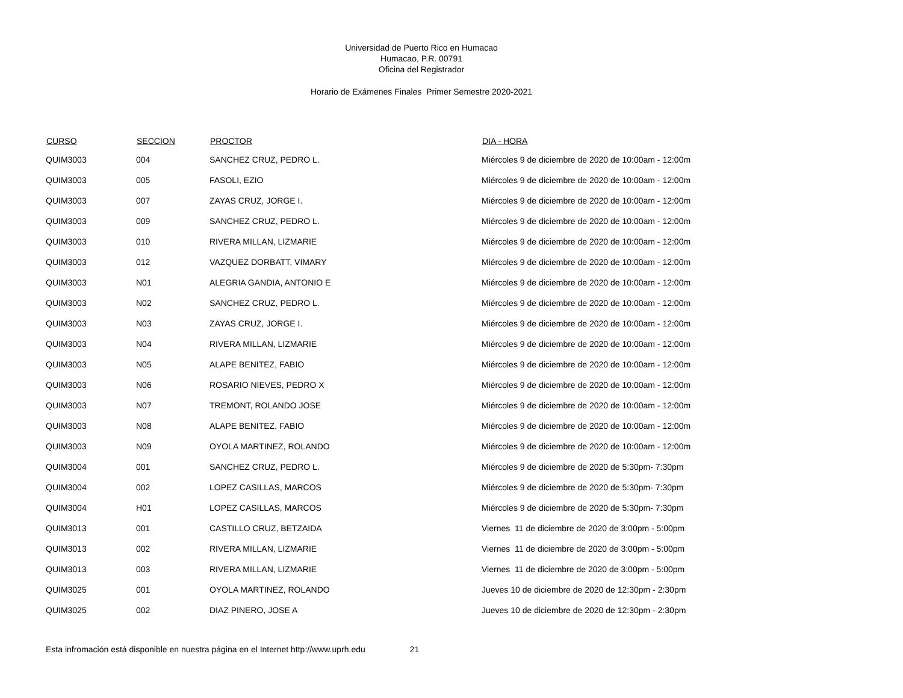Universidad de Puerto Rico en Humacao
Humacao, P.R. 00791
Oficina del Registrador
Horario de Exámenes Finales Primer Semestre 2020-2021
| CURSO | SECCION | PROCTOR | DIA - HORA |
| --- | --- | --- | --- |
| QUIM3003 | 004 | SANCHEZ CRUZ, PEDRO L. | Miércoles 9 de diciembre de 2020 de 10:00am - 12:00m |
| QUIM3003 | 005 | FASOLI, EZIO | Miércoles 9 de diciembre de 2020 de 10:00am - 12:00m |
| QUIM3003 | 007 | ZAYAS CRUZ, JORGE I. | Miércoles 9 de diciembre de 2020 de 10:00am - 12:00m |
| QUIM3003 | 009 | SANCHEZ CRUZ, PEDRO L. | Miércoles 9 de diciembre de 2020 de 10:00am - 12:00m |
| QUIM3003 | 010 | RIVERA MILLAN, LIZMARIE | Miércoles 9 de diciembre de 2020 de 10:00am - 12:00m |
| QUIM3003 | 012 | VAZQUEZ DORBATT, VIMARY | Miércoles 9 de diciembre de 2020 de 10:00am - 12:00m |
| QUIM3003 | N01 | ALEGRIA GANDIA, ANTONIO E | Miércoles 9 de diciembre de 2020 de 10:00am - 12:00m |
| QUIM3003 | N02 | SANCHEZ CRUZ, PEDRO L. | Miércoles 9 de diciembre de 2020 de 10:00am - 12:00m |
| QUIM3003 | N03 | ZAYAS CRUZ, JORGE I. | Miércoles 9 de diciembre de 2020 de 10:00am - 12:00m |
| QUIM3003 | N04 | RIVERA MILLAN, LIZMARIE | Miércoles 9 de diciembre de 2020 de 10:00am - 12:00m |
| QUIM3003 | N05 | ALAPE BENITEZ, FABIO | Miércoles 9 de diciembre de 2020 de 10:00am - 12:00m |
| QUIM3003 | N06 | ROSARIO NIEVES, PEDRO X | Miércoles 9 de diciembre de 2020 de 10:00am - 12:00m |
| QUIM3003 | N07 | TREMONT, ROLANDO JOSE | Miércoles 9 de diciembre de 2020 de 10:00am - 12:00m |
| QUIM3003 | N08 | ALAPE BENITEZ, FABIO | Miércoles 9 de diciembre de 2020 de 10:00am - 12:00m |
| QUIM3003 | N09 | OYOLA MARTINEZ, ROLANDO | Miércoles 9 de diciembre de 2020 de 10:00am - 12:00m |
| QUIM3004 | 001 | SANCHEZ CRUZ, PEDRO L. | Miércoles 9 de diciembre de 2020 de 5:30pm- 7:30pm |
| QUIM3004 | 002 | LOPEZ CASILLAS, MARCOS | Miércoles 9 de diciembre de 2020 de 5:30pm- 7:30pm |
| QUIM3004 | H01 | LOPEZ CASILLAS, MARCOS | Miércoles 9 de diciembre de 2020 de 5:30pm- 7:30pm |
| QUIM3013 | 001 | CASTILLO CRUZ, BETZAIDA | Viernes 11 de diciembre de 2020 de 3:00pm - 5:00pm |
| QUIM3013 | 002 | RIVERA MILLAN, LIZMARIE | Viernes 11 de diciembre de 2020 de 3:00pm - 5:00pm |
| QUIM3013 | 003 | RIVERA MILLAN, LIZMARIE | Viernes 11 de diciembre de 2020 de 3:00pm - 5:00pm |
| QUIM3025 | 001 | OYOLA MARTINEZ, ROLANDO | Jueves 10 de diciembre de 2020 de 12:30pm - 2:30pm |
| QUIM3025 | 002 | DIAZ PINERO, JOSE A | Jueves 10 de diciembre de 2020 de 12:30pm - 2:30pm |
Esta infromación está disponible en nuestra página en el Internet http://www.uprh.edu 21